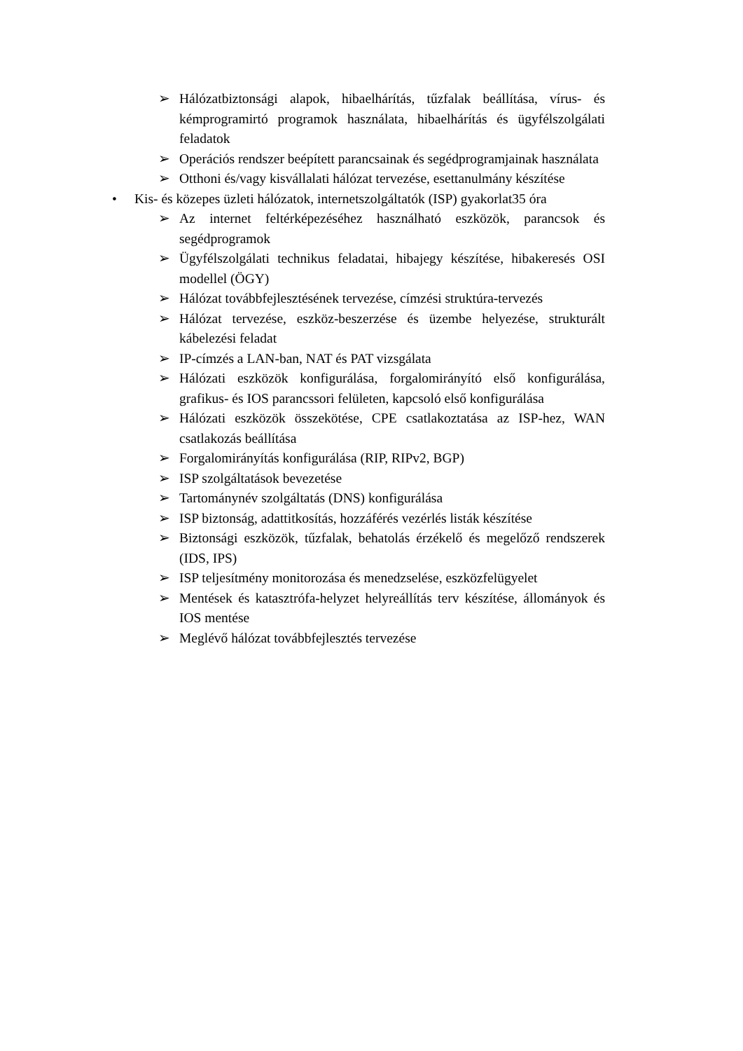➢ Hálózatbiztonsági alapok, hibaelhárítás, tűzfalak beállítása, vírus- és kémprogramirtó programok használata, hibaelhárítás és ügyfélszolgálati feladatok
➢ Operációs rendszer beépített parancsainak és segédprogramjainak használata
➢ Otthoni és/vagy kisvállalati hálózat tervezése, esettanulmány készítése
• Kis- és közepes üzleti hálózatok, internetszolgáltatók (ISP) gyakorlat35 óra
➢ Az internet feltérképezéséhez használható eszközök, parancsok és segédprogramok
➢ Ügyfélszolgálati technikus feladatai, hibajegy készítése, hibakeresés OSI modellel (ÖGY)
➢ Hálózat továbbfejlesztésének tervezése, címzési struktúra-tervezés
➢ Hálózat tervezése, eszköz-beszerzése és üzembe helyezése, strukturált kábelezési feladat
➢ IP-címzés a LAN-ban, NAT és PAT vizsgálata
➢ Hálózati eszközök konfigurálása, forgalomirányító első konfigurálása, grafikus- és IOS parancssori felületen, kapcsoló első konfigurálása
➢ Hálózati eszközök összekötése, CPE csatlakoztatása az ISP-hez, WAN csatlakozás beállítása
➢ Forgalomirányítás konfigurálása (RIP, RIPv2, BGP)
➢ ISP szolgáltatások bevezetése
➢ Tartománynév szolgáltatás (DNS) konfigurálása
➢ ISP biztonság, adattitkosítás, hozzáférés vezérlés listák készítése
➢ Biztonsági eszközök, tűzfalak, behatolás érzékelő és megelőző rendszerek (IDS, IPS)
➢ ISP teljesítmény monitorozása és menedzselése, eszközfelügyelet
➢ Mentések és katasztrófa-helyzet helyreállítás terv készítése, állományok és IOS mentése
➢ Meglévő hálózat továbbfejlesztés tervezése